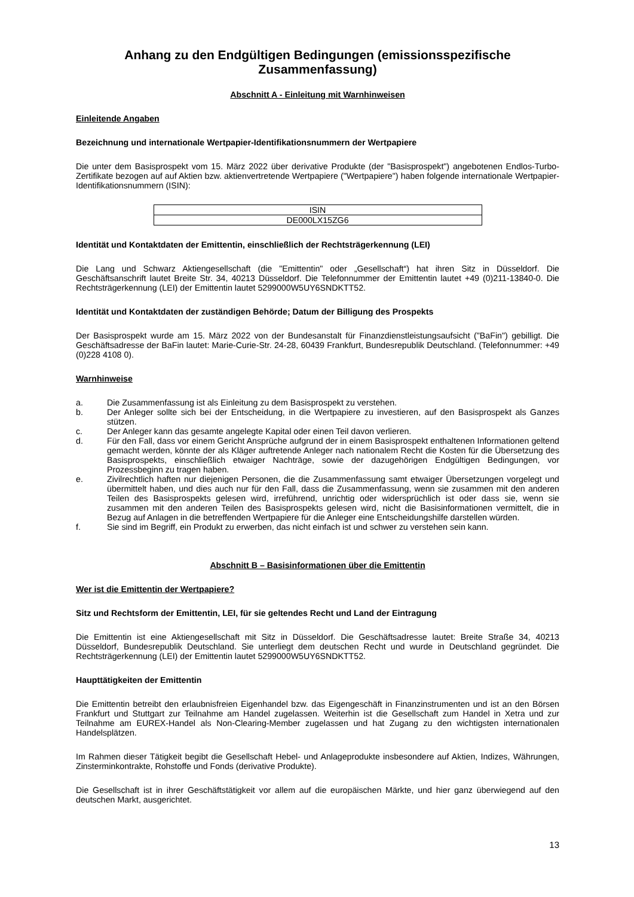Anhang zu den Endgültigen Bedingungen (emissionsspezifische Zusammenfassung)
Abschnitt A - Einleitung mit Warnhinweisen
Einleitende Angaben
Bezeichnung und internationale Wertpapier-Identifikationsnummern der Wertpapiere
Die unter dem Basisprospekt vom 15. März 2022 über derivative Produkte (der "Basisprospekt") angebotenen Endlos-Turbo-Zertifikate bezogen auf auf Aktien bzw. aktienvertretende Wertpapiere ("Wertpapiere") haben folgende internationale Wertpapier-Identifikationsnummern (ISIN):
| ISIN |
| --- |
| DE000LX15ZG6 |
Identität und Kontaktdaten der Emittentin, einschließlich der Rechtsträgerkennung (LEI)
Die Lang und Schwarz Aktiengesellschaft (die "Emittentin" oder „Gesellschaft“) hat ihren Sitz in Düsseldorf. Die Geschäftsanschrift lautet Breite Str. 34, 40213 Düsseldorf. Die Telefonnummer der Emittentin lautet +49 (0)211-13840-0. Die Rechtsträgerkennung (LEI) der Emittentin lautet 5299000W5UY6SNDKTT52.
Identität und Kontaktdaten der zuständigen Behörde; Datum der Billigung des Prospekts
Der Basisprospekt wurde am 15. März 2022 von der Bundesanstalt für Finanzdienstleistungsaufsicht ("BaFin") gebilligt. Die Geschäftsadresse der BaFin lautet: Marie-Curie-Str. 24-28, 60439 Frankfurt, Bundesrepublik Deutschland. (Telefonnummer: +49 (0)228 4108 0).
Warnhinweise
a. Die Zusammenfassung ist als Einleitung zu dem Basisprospekt zu verstehen.
b. Der Anleger sollte sich bei der Entscheidung, in die Wertpapiere zu investieren, auf den Basisprospekt als Ganzes stützen.
c. Der Anleger kann das gesamte angelegte Kapital oder einen Teil davon verlieren.
d. Für den Fall, dass vor einem Gericht Ansprüche aufgrund der in einem Basisprospekt enthaltenen Informationen geltend gemacht werden, könnte der als Kläger auftretende Anleger nach nationalem Recht die Kosten für die Übersetzung des Basisprospekts, einschließlich etwaiger Nachträge, sowie der dazugehörigen Endgültigen Bedingungen, vor Prozessbeginn zu tragen haben.
e. Zivilrechtlich haften nur diejenigen Personen, die die Zusammenfassung samt etwaiger Übersetzungen vorgelegt und übermittelt haben, und dies auch nur für den Fall, dass die Zusammenfassung, wenn sie zusammen mit den anderen Teilen des Basisprospekts gelesen wird, irreführend, unrichtig oder widersprüchlich ist oder dass sie, wenn sie zusammen mit den anderen Teilen des Basisprospekts gelesen wird, nicht die Basisinformationen vermittelt, die in Bezug auf Anlagen in die betreffenden Wertpapiere für die Anleger eine Entscheidungshilfe darstellen würden.
f. Sie sind im Begriff, ein Produkt zu erwerben, das nicht einfach ist und schwer zu verstehen sein kann.
Abschnitt B – Basisinformationen über die Emittentin
Wer ist die Emittentin der Wertpapiere?
Sitz und Rechtsform der Emittentin, LEI, für sie geltendes Recht und Land der Eintragung
Die Emittentin ist eine Aktiengesellschaft mit Sitz in Düsseldorf. Die Geschäftsadresse lautet: Breite Straße 34, 40213 Düsseldorf, Bundesrepublik Deutschland. Sie unterliegt dem deutschen Recht und wurde in Deutschland gegründet. Die Rechtsträgerkennung (LEI) der Emittentin lautet 5299000W5UY6SNDKTT52.
Haupttätigkeiten der Emittentin
Die Emittentin betreibt den erlaubnisfreien Eigenhandel bzw. das Eigengeschäft in Finanzinstrumenten und ist an den Börsen Frankfurt und Stuttgart zur Teilnahme am Handel zugelassen. Weiterhin ist die Gesellschaft zum Handel in Xetra und zur Teilnahme am EUREX-Handel als Non-Clearing-Member zugelassen und hat Zugang zu den wichtigsten internationalen Handelsplätzen.
Im Rahmen dieser Tätigkeit begibt die Gesellschaft Hebel- und Anlageprodukte insbesondere auf Aktien, Indizes, Währungen, Zinsterminkontrakte, Rohstoffe und Fonds (derivative Produkte).
Die Gesellschaft ist in ihrer Geschäftstätigkeit vor allem auf die europäischen Märkte, und hier ganz überwiegend auf den deutschen Markt, ausgerichtet.
13